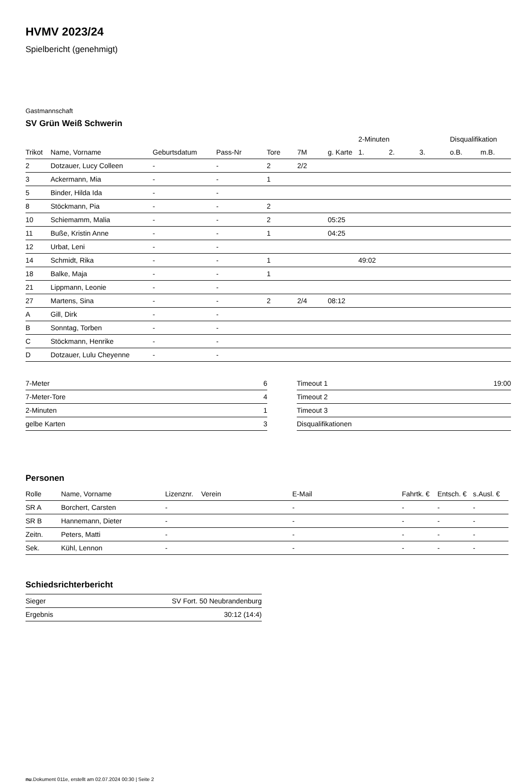HVMV 2023/24
Spielbericht (genehmigt)
Gastmannschaft
SV Grün Weiß Schwerin
| | | | | | | | 2-Minuten | | | Disqualifikation | |
| --- | --- | --- | --- | --- | --- | --- | --- | --- | --- | --- | --- |
| Trikot | Name, Vorname | Geburtsdatum | Pass-Nr | Tore | 7M | g. Karte | 1. | 2. | 3. | o.B. | m.B. |
| 2 | Dotzauer, Lucy Colleen | - | - | 2 | 2/2 | | | | | | |
| 3 | Ackermann, Mia | - | - | 1 | | | | | | | |
| 5 | Binder, Hilda Ida | - | - | | | | | | | | |
| 8 | Stöckmann, Pia | - | - | 2 | | | | | | | |
| 10 | Schiemamm, Malia | - | - | 2 | | 05:25 | | | | | |
| 11 | Buße, Kristin Anne | - | - | 1 | | 04:25 | | | | | |
| 12 | Urbat, Leni | - | - | | | | | | | | |
| 14 | Schmidt, Rika | - | - | 1 | | | 49:02 | | | | |
| 18 | Balke, Maja | - | - | 1 | | | | | | | |
| 21 | Lippmann, Leonie | - | - | | | | | | | | |
| 27 | Martens, Sina | - | - | 2 | 2/4 | 08:12 | | | | | |
| A | Gill, Dirk | - | - | | | | | | | | |
| B | Sonntag, Torben | - | - | | | | | | | | |
| C | Stöckmann, Henrike | - | - | | | | | | | | |
| D | Dotzauer, Lulu Cheyenne | - | - | | | | | | | | |
| 7-Meter | 6 |
| 7-Meter-Tore | 4 |
| 2-Minuten | 1 |
| gelbe Karten | 3 |
| Timeout 1 | 19:00 |
| Timeout 2 | |
| Timeout 3 | |
| Disqualifikationen | |
Personen
| Rolle | Name, Vorname | Lizenznr. | Verein | E-Mail | Fahrtk. € | Entsch. € | s.Ausl. € |
| --- | --- | --- | --- | --- | --- | --- | --- |
| SR A | Borchert, Carsten | - | | - | - | - | - |
| SR B | Hannemann, Dieter | - | | - | - | - | - |
| Zeitn. | Peters, Matti | - | | - | - | - | - |
| Sek. | Kühl, Lennon | - | | - | - | - | - |
Schiedsrichterbericht
| Sieger | SV Fort. 50 Neubrandenburg |
| Ergebnis | 30:12 (14:4) |
nu.Dokument 011e, erstellt am 02.07.2024 00:30 | Seite 2